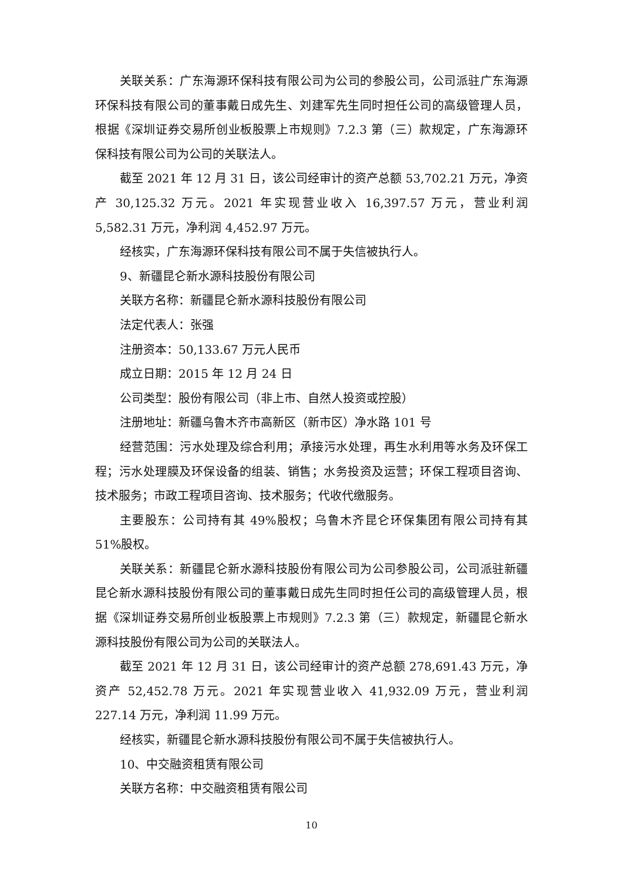关联关系：广东海源环保科技有限公司为公司的参股公司，公司派驻广东海源环保科技有限公司的董事戴日成先生、刘建军先生同时担任公司的高级管理人员，根据《深圳证券交易所创业板股票上市规则》7.2.3 第（三）款规定，广东海源环保科技有限公司为公司的关联法人。
截至 2021 年 12 月 31 日，该公司经审计的资产总额 53,702.21 万元，净资产 30,125.32 万元。2021 年实现营业收入 16,397.57 万元，营业利润 5,582.31 万元，净利润 4,452.97 万元。
经核实，广东海源环保科技有限公司不属于失信被执行人。
9、新疆昆仑新水源科技股份有限公司
关联方名称：新疆昆仑新水源科技股份有限公司
法定代表人：张强
注册资本：50,133.67 万元人民币
成立日期：2015 年 12 月 24 日
公司类型：股份有限公司（非上市、自然人投资或控股）
注册地址：新疆乌鲁木齐市高新区（新市区）净水路 101 号
经营范围：污水处理及综合利用；承接污水处理，再生水利用等水务及环保工程；污水处理膜及环保设备的组装、销售；水务投资及运营；环保工程项目咨询、技术服务；市政工程项目咨询、技术服务；代收代缴服务。
主要股东：公司持有其 49%股权；乌鲁木齐昆仑环保集团有限公司持有其 51%股权。
关联关系：新疆昆仑新水源科技股份有限公司为公司参股公司，公司派驻新疆昆仑新水源科技股份有限公司的董事戴日成先生同时担任公司的高级管理人员，根据《深圳证券交易所创业板股票上市规则》7.2.3 第（三）款规定，新疆昆仑新水源科技股份有限公司为公司的关联法人。
截至 2021 年 12 月 31 日，该公司经审计的资产总额 278,691.43 万元，净资产 52,452.78 万元。2021 年实现营业收入 41,932.09 万元，营业利润 227.14 万元，净利润 11.99 万元。
经核实，新疆昆仑新水源科技股份有限公司不属于失信被执行人。
10、中交融资租赁有限公司
关联方名称：中交融资租赁有限公司
10